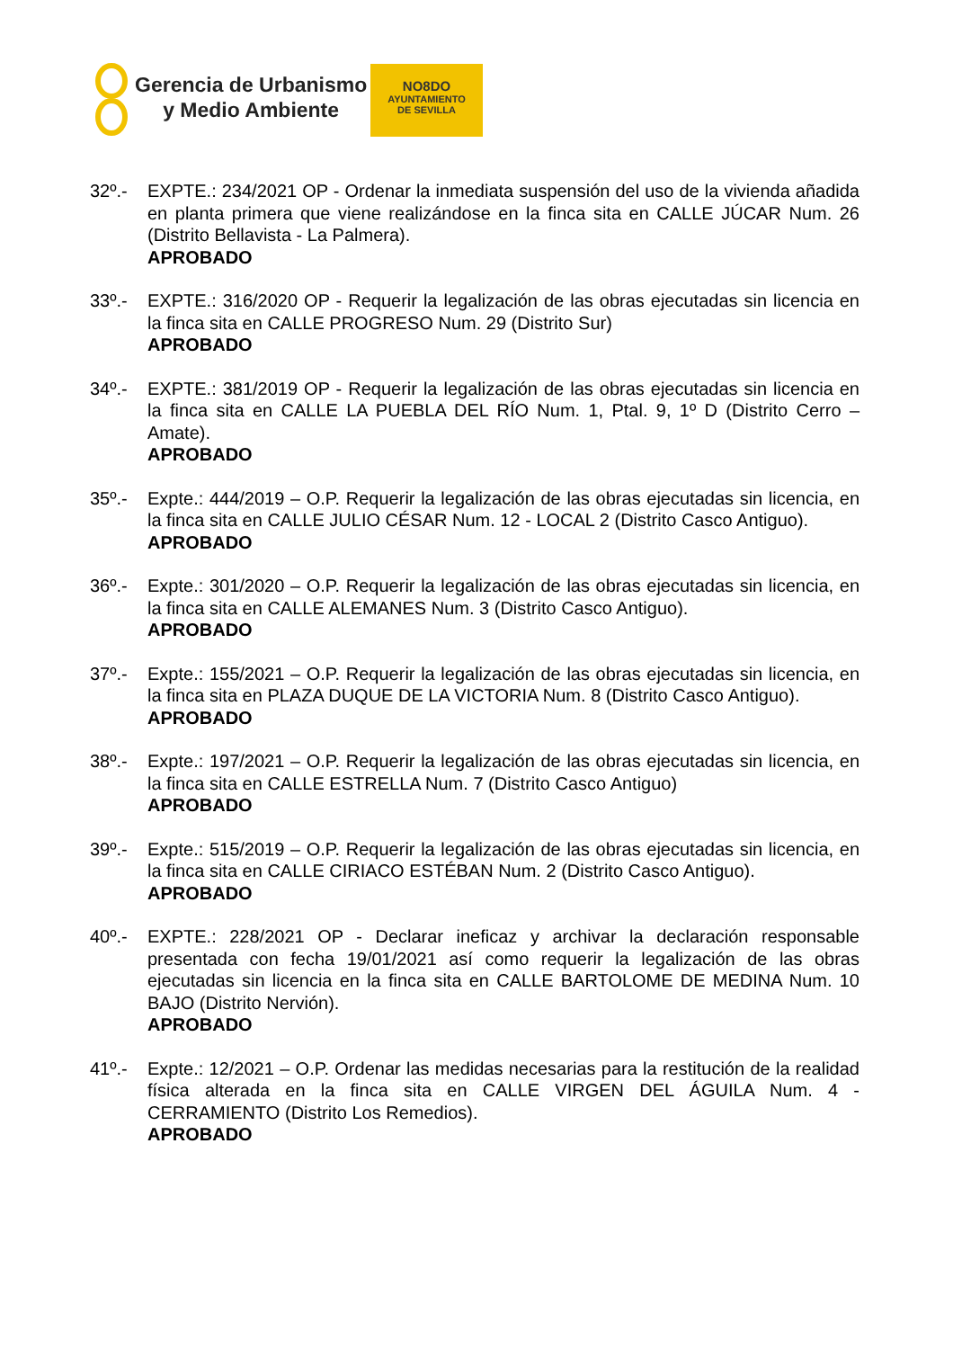Gerencia de Urbanismo
y Medio Ambiente
NO8DO
AYUNTAMIENTO
DE SEVILLA
32º.- EXPTE.: 234/2021 OP - Ordenar la inmediata suspensión del uso de la vivienda añadida en planta primera que viene realizándose en la finca sita en CALLE JÚCAR Num. 26 (Distrito Bellavista - La Palmera).
APROBADO
33º.- EXPTE.: 316/2020 OP - Requerir la legalización de las obras ejecutadas sin licencia en la finca sita en CALLE PROGRESO Num. 29 (Distrito Sur)
APROBADO
34º.- EXPTE.: 381/2019 OP - Requerir la legalización de las obras ejecutadas sin licencia en la finca sita en CALLE LA PUEBLA DEL RÍO Num. 1, Ptal. 9, 1º D (Distrito Cerro – Amate).
APROBADO
35º.- Expte.: 444/2019 – O.P. Requerir la legalización de las obras ejecutadas sin licencia, en la finca sita en CALLE JULIO CÉSAR Num. 12 - LOCAL 2 (Distrito Casco Antiguo).
APROBADO
36º.- Expte.: 301/2020 – O.P. Requerir la legalización de las obras ejecutadas sin licencia, en la finca sita en CALLE ALEMANES Num. 3 (Distrito Casco Antiguo).
APROBADO
37º.- Expte.: 155/2021 – O.P. Requerir la legalización de las obras ejecutadas sin licencia, en la finca sita en PLAZA DUQUE DE LA VICTORIA Num. 8 (Distrito Casco Antiguo).
APROBADO
38º.- Expte.: 197/2021 – O.P. Requerir la legalización de las obras ejecutadas sin licencia, en la finca sita en CALLE ESTRELLA Num. 7 (Distrito Casco Antiguo)
APROBADO
39º.- Expte.: 515/2019 – O.P. Requerir la legalización de las obras ejecutadas sin licencia, en la finca sita en CALLE CIRIACO ESTÉBAN Num. 2 (Distrito Casco Antiguo).
APROBADO
40º.- EXPTE.: 228/2021 OP - Declarar ineficaz y archivar la declaración responsable presentada con fecha 19/01/2021 así como requerir la legalización de las obras ejecutadas sin licencia en la finca sita en CALLE BARTOLOME DE MEDINA Num. 10 BAJO (Distrito Nervión).
APROBADO
41º.- Expte.: 12/2021 – O.P. Ordenar las medidas necesarias para la restitución de la realidad física alterada en la finca sita en CALLE VIRGEN DEL ÁGUILA Num. 4 - CERRAMIENTO (Distrito Los Remedios).
APROBADO